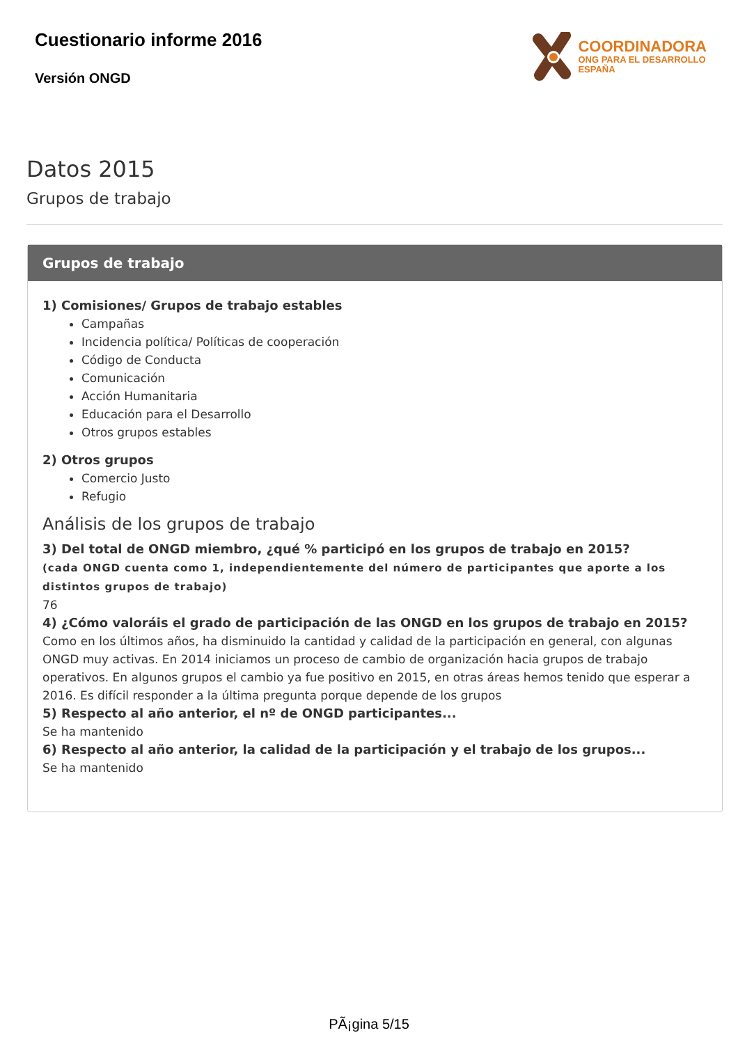Cuestionario informe 2016
Versión ONGD
COORDINADORA
ONG PARA EL DESARROLLO
ESPAÑA
Datos 2015
Grupos de trabajo
Grupos de trabajo
1) Comisiones/ Grupos de trabajo estables
Campañas
Incidencia política/ Políticas de cooperación
Código de Conducta
Comunicación
Acción Humanitaria
Educación para el Desarrollo
Otros grupos estables
2) Otros grupos
Comercio Justo
Refugio
Análisis de los grupos de trabajo
3) Del total de ONGD miembro, ¿qué % participó en los grupos de trabajo en 2015?
(cada ONGD cuenta como 1, independientemente del número de participantes que aporte a los distintos grupos de trabajo)
76
4) ¿Cómo valoráis el grado de participación de las ONGD en los grupos de trabajo en 2015?
Como en los últimos años, ha disminuido la cantidad y calidad de la participación en general, con algunas ONGD muy activas. En 2014 iniciamos un proceso de cambio de organización hacia grupos de trabajo operativos. En algunos grupos el cambio ya fue positivo en 2015, en otras áreas hemos tenido que esperar a 2016. Es difícil responder a la última pregunta porque depende de los grupos
5) Respecto al año anterior, el nº de ONGD participantes...
Se ha mantenido
6) Respecto al año anterior, la calidad de la participación y el trabajo de los grupos...
Se ha mantenido
PÃ¡gina 5/15